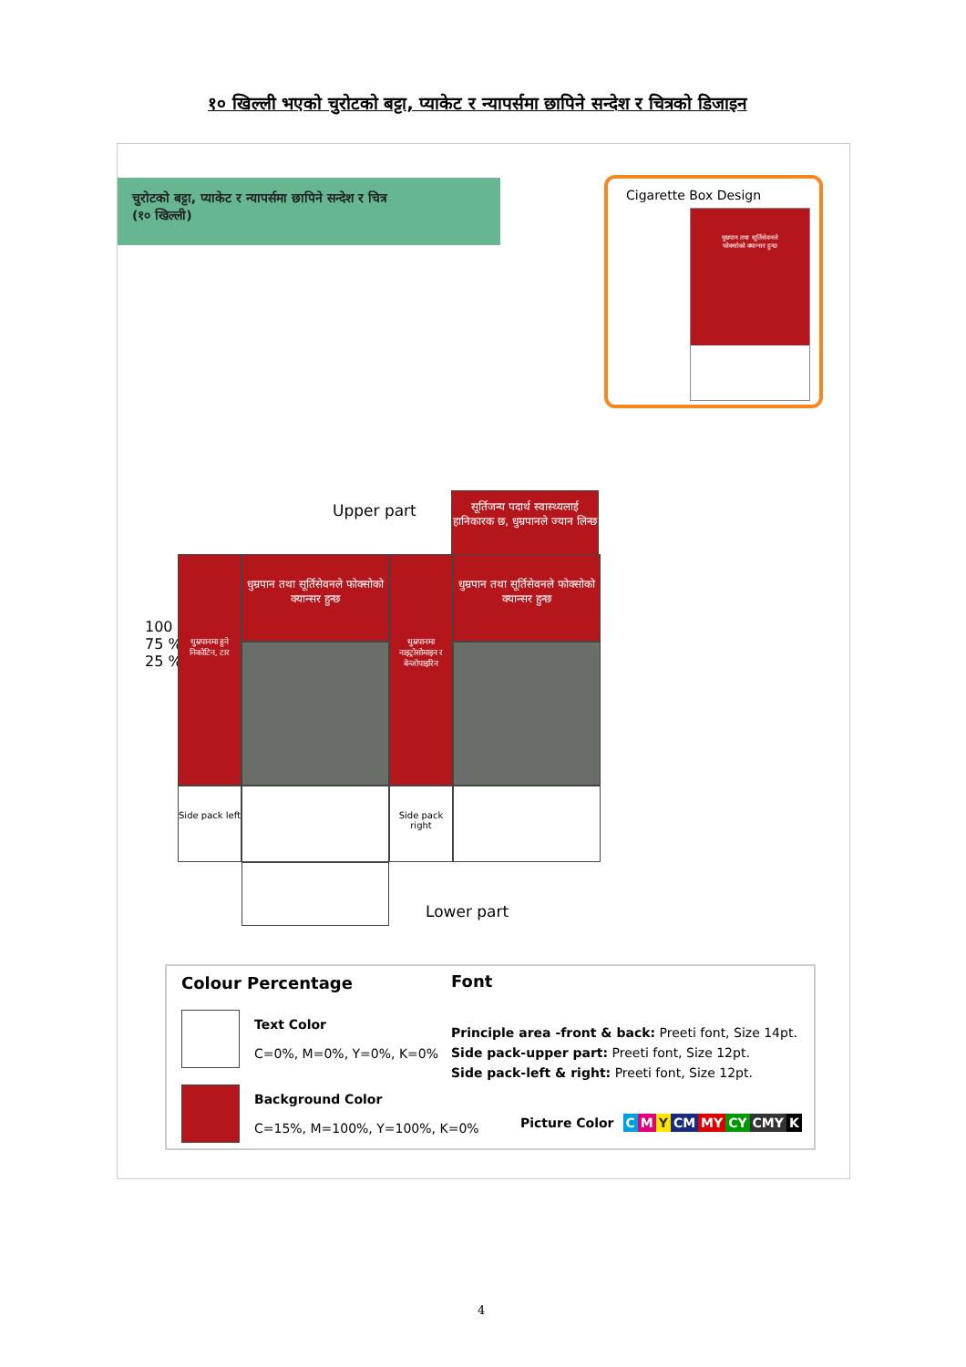१० खिल्ली भएको चुरोटको बट्टा, प्याकेट र न्यापर्समा छापिने सन्देश र चित्रको डिजाइन
चुरोटको बट्टा, प्याकेट र न्यापर्समा छापिने सन्देश र चित्र
(१० खिल्ली)
Cigarette Box Design
धुम्रपान तथा सूर्तिसेवनले
फोक्सोको क्यान्सर हुन्छ
Upper part
सूर्तिजन्य पदार्थ स्वास्थ्यलाई हानिकारक छ, धुम्रपानले ज्यान लिन्छ
100 %
75 %
25 %
धुम्रपानमा हुने निकोटिन, टार
धुम्रपान तथा सूर्तिसेवनले फोक्सोको क्यान्सर हुन्छ
धुम्रपानमा नाइट्रोसोमाइन र बेन्जोपाइरिन
धुम्रपान तथा सूर्तिसेवनले फोक्सोको क्यान्सर हुन्छ
Side pack left
Side pack right
Lower part
Colour Percentage Font
Text Color
C=0%, M=0%, Y=0%, K=0%
Background Color
C=15%, M=100%, Y=100%, K=0%
Principle area -front & back: Preeti font, Size 14pt.
Side pack-upper part: Preeti font, Size 12pt.
Side pack-left & right: Preeti font, Size 12pt.
Picture Color C M Y CM MY CY CMY K
4